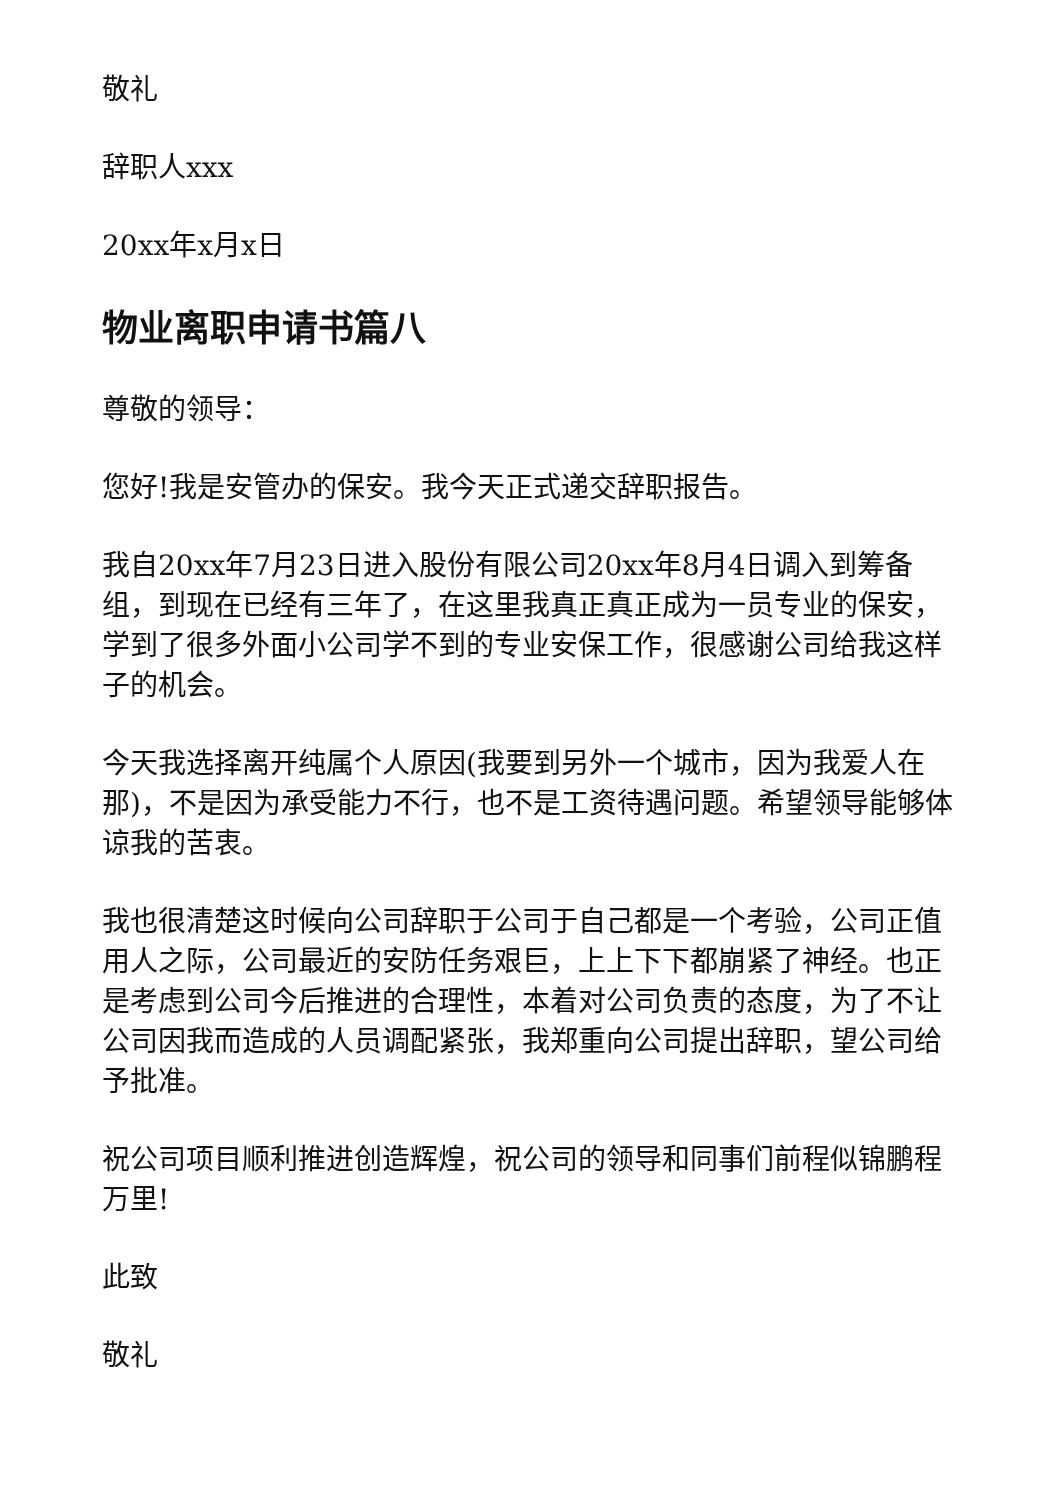敬礼
辞职人xxx
20xx年x月x日
物业离职申请书篇八
尊敬的领导：
您好!我是安管办的保安。我今天正式递交辞职报告。
我自20xx年7月23日进入股份有限公司20xx年8月4日调入到筹备组，到现在已经有三年了，在这里我真正真正成为一员专业的保安，学到了很多外面小公司学不到的专业安保工作，很感谢公司给我这样子的机会。
今天我选择离开纯属个人原因(我要到另外一个城市，因为我爱人在那)，不是因为承受能力不行，也不是工资待遇问题。希望领导能够体谅我的苦衷。
我也很清楚这时候向公司辞职于公司于自己都是一个考验，公司正值用人之际，公司最近的安防任务艰巨，上上下下都崩紧了神经。也正是考虑到公司今后推进的合理性，本着对公司负责的态度，为了不让公司因我而造成的人员调配紧张，我郑重向公司提出辞职，望公司给予批准。
祝公司项目顺利推进创造辉煌，祝公司的领导和同事们前程似锦鹏程万里!
此致
敬礼